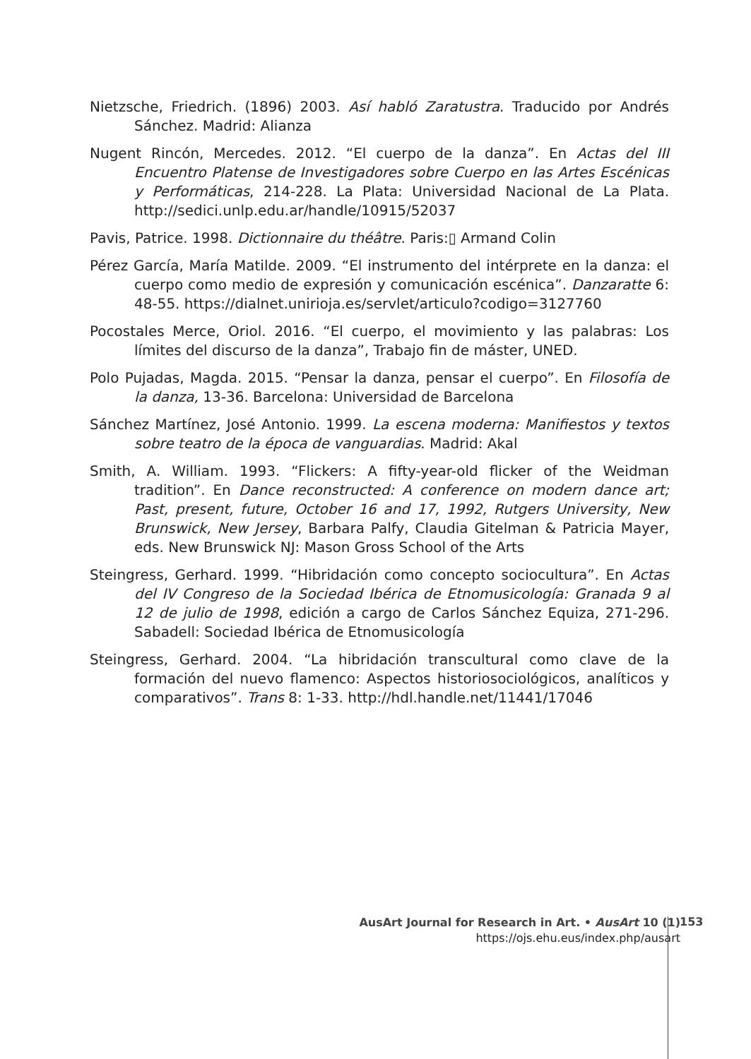Nietzsche, Friedrich. (1896) 2003. Así habló Zaratustra. Traducido por Andrés Sánchez. Madrid: Alianza
Nugent Rincón, Mercedes. 2012. “El cuerpo de la danza”. En Actas del III Encuentro Platense de Investigadores sobre Cuerpo en las Artes Escénicas y Performáticas, 214-228. La Plata: Universidad Nacional de La Plata. http://sedici.unlp.edu.ar/handle/10915/52037
Pavis, Patrice. 1998. Dictionnaire du théâtre. Paris:▯ Armand Colin
Pérez García, María Matilde. 2009. “El instrumento del intérprete en la danza: el cuerpo como medio de expresión y comunicación escénica”. Danzaratte 6: 48-55. https://dialnet.unirioja.es/servlet/articulo?codigo=3127760
Pocostales Merce, Oriol. 2016. “El cuerpo, el movimiento y las palabras: Los límites del discurso de la danza”, Trabajo fin de máster, UNED.
Polo Pujadas, Magda. 2015. “Pensar la danza, pensar el cuerpo”. En Filosofía de la danza, 13-36. Barcelona: Universidad de Barcelona
Sánchez Martínez, José Antonio. 1999. La escena moderna: Manifiestos y textos sobre teatro de la época de vanguardias. Madrid: Akal
Smith, A. William. 1993. “Flickers: A fifty-year-old flicker of the Weidman tradition”. En Dance reconstructed: A conference on modern dance art; Past, present, future, October 16 and 17, 1992, Rutgers University, New Brunswick, New Jersey, Barbara Palfy, Claudia Gitelman & Patricia Mayer, eds. New Brunswick NJ: Mason Gross School of the Arts
Steingress, Gerhard. 1999. “Hibridación como concepto sociocultura”. En Actas del IV Congreso de la Sociedad Ibérica de Etnomusicología: Granada 9 al 12 de julio de 1998, edición a cargo de Carlos Sánchez Equiza, 271-296. Sabadell: Sociedad Ibérica de Etnomusicología
Steingress, Gerhard. 2004. “La hibridación transcultural como clave de la formación del nuevo flamenco: Aspectos historiosociológicos, analíticos y comparativos”. Trans 8: 1-33. http://hdl.handle.net/11441/17046
AusArt Journal for Research in Art. • AusArt 10 (1)
https://ojs.ehu.eus/index.php/ausart
153